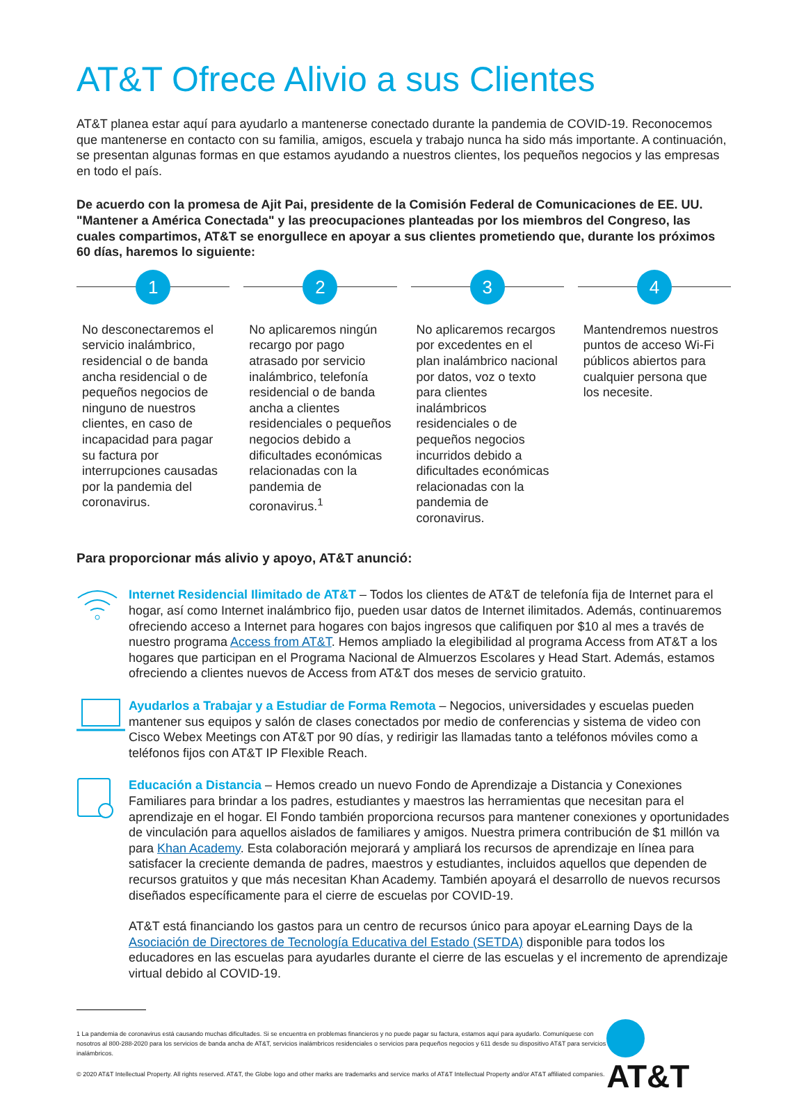AT&T Ofrece Alivio a sus Clientes
AT&T planea estar aquí para ayudarlo a mantenerse conectado durante la pandemia de COVID-19. Reconocemos que mantenerse en contacto con su familia, amigos, escuela y trabajo nunca ha sido más importante. A continuación, se presentan algunas formas en que estamos ayudando a nuestros clientes, los pequeños negocios y las empresas en todo el país.
De acuerdo con la promesa de Ajit Pai, presidente de la Comisión Federal de Comunicaciones de EE. UU. "Mantener a América Conectada" y las preocupaciones planteadas por los miembros del Congreso, las cuales compartimos, AT&T se enorgullece en apoyar a sus clientes prometiendo que, durante los próximos 60 días, haremos lo siguiente:
1
No desconectaremos el servicio inalámbrico, residencial o de banda ancha residencial o de pequeños negocios de ninguno de nuestros clientes, en caso de incapacidad para pagar su factura por interrupciones causadas por la pandemia del coronavirus.
2
No aplicaremos ningún recargo por pago atrasado por servicio inalámbrico, telefonía residencial o de banda ancha a clientes residenciales o pequeños negocios debido a dificultades económicas relacionadas con la pandemia de coronavirus.<sup>1</sup>
3
No aplicaremos recargos por excedentes en el plan inalámbrico nacional por datos, voz o texto para clientes inalámbricos residenciales o de pequeños negocios incurridos debido a dificultades económicas relacionadas con la pandemia de coronavirus.
4
Mantendremos nuestros puntos de acceso Wi-Fi públicos abiertos para cualquier persona que los necesite.
Para proporcionar más alivio y apoyo, AT&T anunció:
Internet Residencial Ilimitado de AT&T – Todos los clientes de AT&T de telefonía fija de Internet para el hogar, así como Internet inalámbrico fijo, pueden usar datos de Internet ilimitados. Además, continuaremos ofreciendo acceso a Internet para hogares con bajos ingresos que califiquen por $10 al mes a través de nuestro programa Access from AT&T. Hemos ampliado la elegibilidad al programa Access from AT&T a los hogares que participan en el Programa Nacional de Almuerzos Escolares y Head Start. Además, estamos ofreciendo a clientes nuevos de Access from AT&T dos meses de servicio gratuito.
Ayudarlos a Trabajar y a Estudiar de Forma Remota – Negocios, universidades y escuelas pueden mantener sus equipos y salón de clases conectados por medio de conferencias y sistema de video con Cisco Webex Meetings con AT&T por 90 días, y redirigir las llamadas tanto a teléfonos móviles como a teléfonos fijos con AT&T IP Flexible Reach.
Educación a Distancia – Hemos creado un nuevo Fondo de Aprendizaje a Distancia y Conexiones Familiares para brindar a los padres, estudiantes y maestros las herramientas que necesitan para el aprendizaje en el hogar. El Fondo también proporciona recursos para mantener conexiones y oportunidades de vinculación para aquellos aislados de familiares y amigos. Nuestra primera contribución de $1 millón va para Khan Academy. Esta colaboración mejorará y ampliará los recursos de aprendizaje en línea para satisfacer la creciente demanda de padres, maestros y estudiantes, incluidos aquellos que dependen de recursos gratuitos y que más necesitan Khan Academy. También apoyará el desarrollo de nuevos recursos diseñados específicamente para el cierre de escuelas por COVID-19.
AT&T está financiando los gastos para un centro de recursos único para apoyar eLearning Days de la Asociación de Directores de Tecnología Educativa del Estado (SETDA) disponible para todos los educadores en las escuelas para ayudarles durante el cierre de las escuelas y el incremento de aprendizaje virtual debido al COVID-19.
1 La pandemia de coronavirus está causando muchas dificultades. Si se encuentra en problemas financieros y no puede pagar su factura, estamos aquí para ayudarlo. Comuníquese con nosotros al 800-288-2020 para los servicios de banda ancha de AT&T, servicios inalámbricos residenciales o servicios para pequeños negocios y 611 desde su dispositivo AT&T para servicios inalámbricos.
© 2020 AT&T Intellectual Property. All rights reserved. AT&T, the Globe logo and other marks are trademarks and service marks of AT&T Intellectual Property and/or AT&T affiliated companies.
AT&T